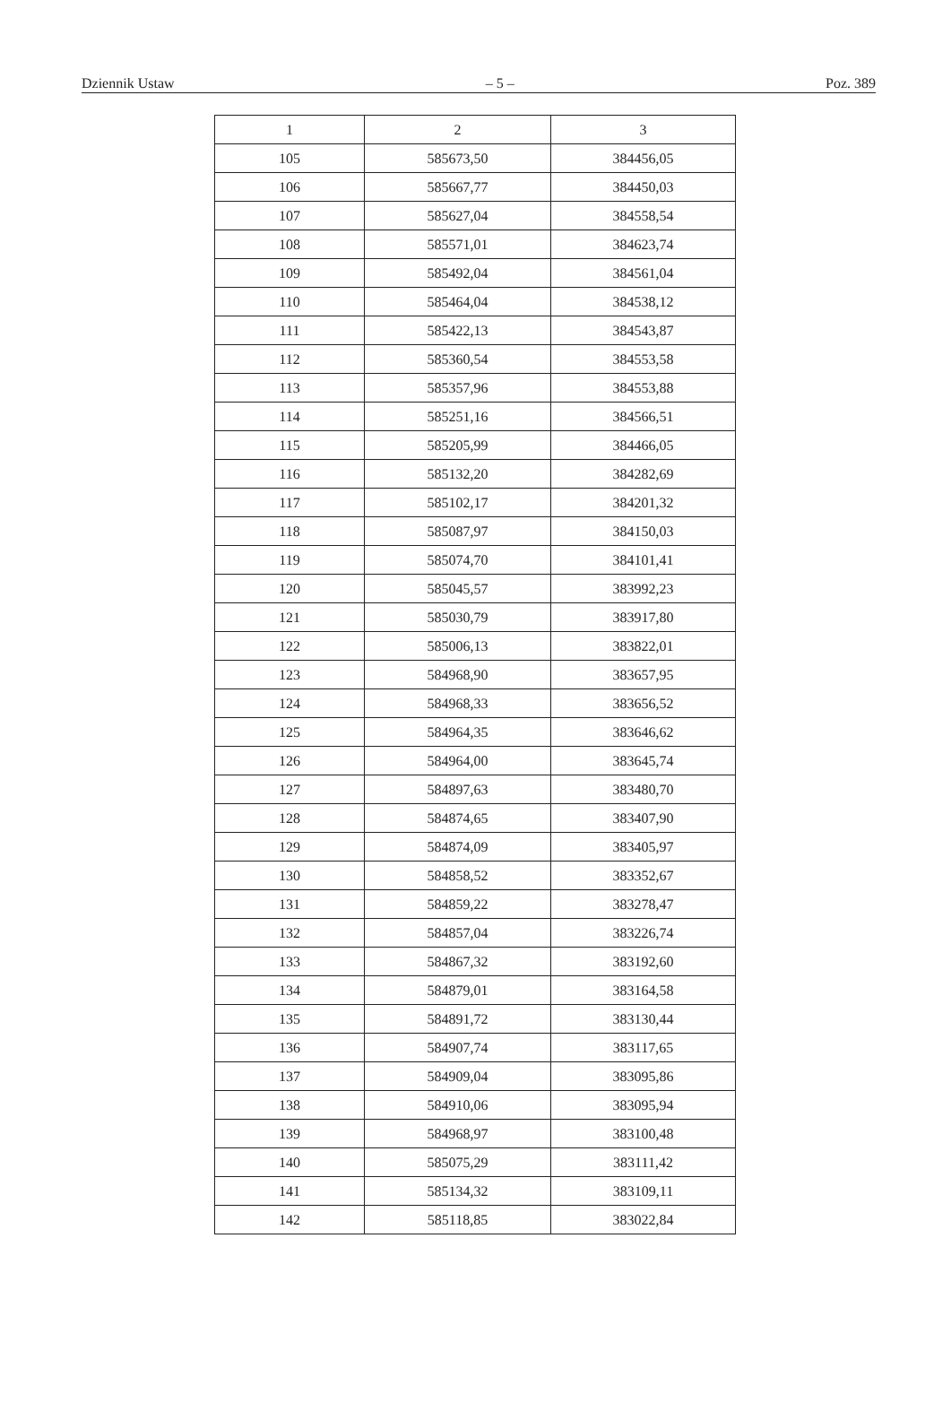Dziennik Ustaw – 5 – Poz. 389
| 1 | 2 | 3 |
| --- | --- | --- |
| 105 | 585673,50 | 384456,05 |
| 106 | 585667,77 | 384450,03 |
| 107 | 585627,04 | 384558,54 |
| 108 | 585571,01 | 384623,74 |
| 109 | 585492,04 | 384561,04 |
| 110 | 585464,04 | 384538,12 |
| 111 | 585422,13 | 384543,87 |
| 112 | 585360,54 | 384553,58 |
| 113 | 585357,96 | 384553,88 |
| 114 | 585251,16 | 384566,51 |
| 115 | 585205,99 | 384466,05 |
| 116 | 585132,20 | 384282,69 |
| 117 | 585102,17 | 384201,32 |
| 118 | 585087,97 | 384150,03 |
| 119 | 585074,70 | 384101,41 |
| 120 | 585045,57 | 383992,23 |
| 121 | 585030,79 | 383917,80 |
| 122 | 585006,13 | 383822,01 |
| 123 | 584968,90 | 383657,95 |
| 124 | 584968,33 | 383656,52 |
| 125 | 584964,35 | 383646,62 |
| 126 | 584964,00 | 383645,74 |
| 127 | 584897,63 | 383480,70 |
| 128 | 584874,65 | 383407,90 |
| 129 | 584874,09 | 383405,97 |
| 130 | 584858,52 | 383352,67 |
| 131 | 584859,22 | 383278,47 |
| 132 | 584857,04 | 383226,74 |
| 133 | 584867,32 | 383192,60 |
| 134 | 584879,01 | 383164,58 |
| 135 | 584891,72 | 383130,44 |
| 136 | 584907,74 | 383117,65 |
| 137 | 584909,04 | 383095,86 |
| 138 | 584910,06 | 383095,94 |
| 139 | 584968,97 | 383100,48 |
| 140 | 585075,29 | 383111,42 |
| 141 | 585134,32 | 383109,11 |
| 142 | 585118,85 | 383022,84 |